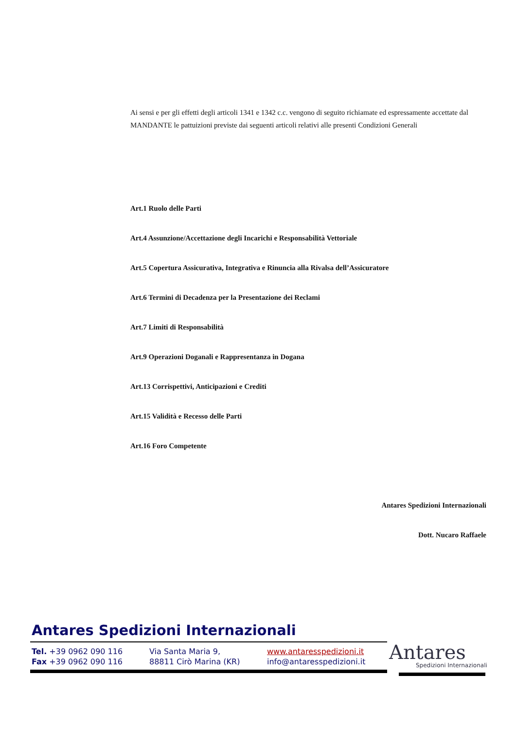Ai sensi e per gli effetti degli articoli 1341 e 1342 c.c. vengono di seguito richiamate ed espressamente accettate dal MANDANTE le pattuizioni previste dai seguenti articoli relativi alle presenti Condizioni Generali
Art.1 Ruolo delle Parti
Art.4 Assunzione/Accettazione degli Incarichi e Responsabilità Vettoriale
Art.5 Copertura Assicurativa, Integrativa e Rinuncia alla Rivalsa dell’Assicuratore
Art.6 Termini di Decadenza per la Presentazione dei Reclami
Art.7 Limiti di Responsabilità
Art.9 Operazioni Doganali e Rappresentanza in Dogana
Art.13 Corrispettivi, Anticipazioni e Crediti
Art.15 Validità e Recesso delle Parti
Art.16 Foro Competente
Antares Spedizioni Internazionali
Dott. Nucaro Raffaele
Antares Spedizioni Internazionali
Tel. +39 0962 090 116
Fax +39 0962 090 116
Via Santa Maria 9,
88811 Cirò Marina (KR)
www.antaresspedizioni.it
info@antaresspedizioni.it
Antares
Spedizioni Internazionali